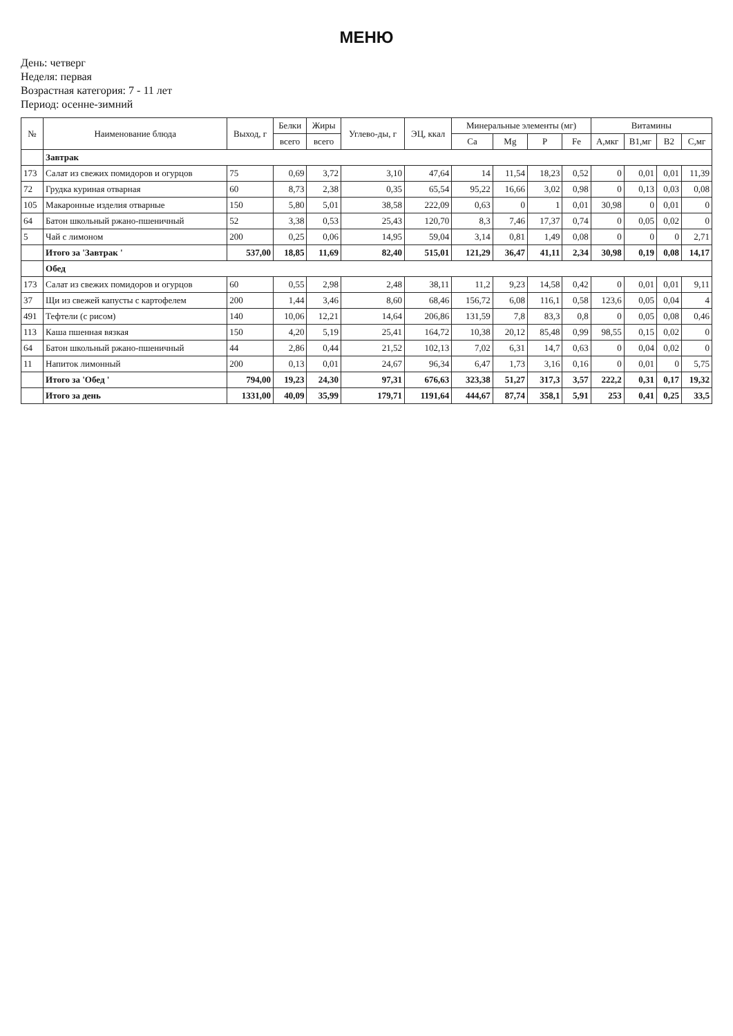МЕНЮ
День: четверг
Неделя: первая
Возрастная категория: 7 - 11 лет
Период: осенне-зимний
| № | Наименование блюда | Выход, г | Белки | Жиры | Углево-ды, г | ЭЦ, ккал | Минеральные элементы (мг) | | | | Витамины | | | |
| --- | --- | --- | --- | --- | --- | --- | --- | --- | --- | --- | --- | --- | --- | --- |
| | | | всего | всего | | | Ca | Mg | P | Fe | A,мкг | B1,мг | B2 | C,мг |
| | Завтрак | | | | | | | | | | | | | |
| 173 | Салат из свежих помидоров и огурцов | 75 | 0,69 | 3,72 | 3,10 | 47,64 | 14 | 11,54 | 18,23 | 0,52 | 0 | 0,01 | 0,01 | 11,39 |
| 72 | Грудка куриная отварная | 60 | 8,73 | 2,38 | 0,35 | 65,54 | 95,22 | 16,66 | 3,02 | 0,98 | 0 | 0,13 | 0,03 | 0,08 |
| 105 | Макаронные изделия отварные | 150 | 5,80 | 5,01 | 38,58 | 222,09 | 0,63 | 0 | 1 | 0,01 | 30,98 | 0 | 0,01 | 0 |
| 64 | Батон школьный ржано-пшеничный | 52 | 3,38 | 0,53 | 25,43 | 120,70 | 8,3 | 7,46 | 17,37 | 0,74 | 0 | 0,05 | 0,02 | 0 |
| 5 | Чай с лимоном | 200 | 0,25 | 0,06 | 14,95 | 59,04 | 3,14 | 0,81 | 1,49 | 0,08 | 0 | 0 | 0 | 2,71 |
| | Итого за 'Завтрак ' | 537,00 | 18,85 | 11,69 | 82,40 | 515,01 | 121,29 | 36,47 | 41,11 | 2,34 | 30,98 | 0,19 | 0,08 | 14,17 |
| | Обед | | | | | | | | | | | | | |
| 173 | Салат из свежих помидоров и огурцов | 60 | 0,55 | 2,98 | 2,48 | 38,11 | 11,2 | 9,23 | 14,58 | 0,42 | 0 | 0,01 | 0,01 | 9,11 |
| 37 | Щи из свежей капусты с картофелем | 200 | 1,44 | 3,46 | 8,60 | 68,46 | 156,72 | 6,08 | 116,1 | 0,58 | 123,6 | 0,05 | 0,04 | 4 |
| 491 | Тефтели (с рисом) | 140 | 10,06 | 12,21 | 14,64 | 206,86 | 131,59 | 7,8 | 83,3 | 0,8 | 0 | 0,05 | 0,08 | 0,46 |
| 113 | Каша пшенная вязкая | 150 | 4,20 | 5,19 | 25,41 | 164,72 | 10,38 | 20,12 | 85,48 | 0,99 | 98,55 | 0,15 | 0,02 | 0 |
| 64 | Батон школьный ржано-пшеничный | 44 | 2,86 | 0,44 | 21,52 | 102,13 | 7,02 | 6,31 | 14,7 | 0,63 | 0 | 0,04 | 0,02 | 0 |
| 11 | Напиток лимонный | 200 | 0,13 | 0,01 | 24,67 | 96,34 | 6,47 | 1,73 | 3,16 | 0,16 | 0 | 0,01 | 0 | 5,75 |
| | Итого за 'Обед ' | 794,00 | 19,23 | 24,30 | 97,31 | 676,63 | 323,38 | 51,27 | 317,3 | 3,57 | 222,2 | 0,31 | 0,17 | 19,32 |
| | Итого за день | 1331,00 | 40,09 | 35,99 | 179,71 | 1191,64 | 444,67 | 87,74 | 358,1 | 5,91 | 253 | 0,41 | 0,25 | 33,5 |